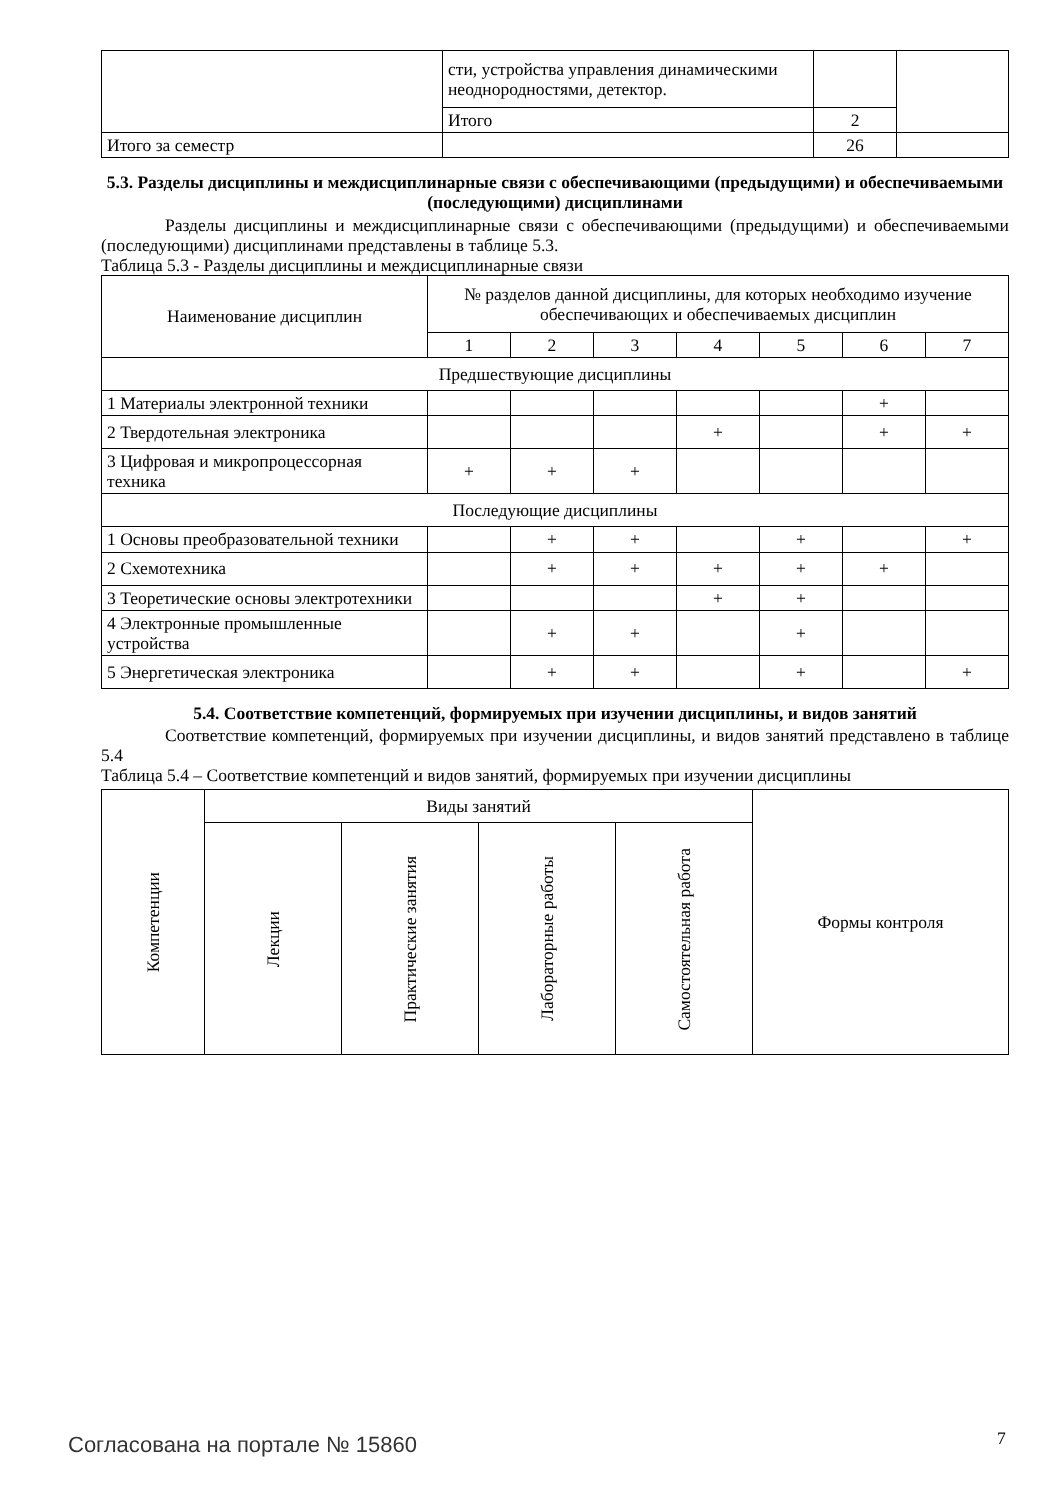| | сти, устройства управления динамическими неоднородностями, детектор. | | |
| | Итого | 2 | |
| Итого за семестр | | 26 | |
5.3. Разделы дисциплины и междисциплинарные связи с обеспечивающими (предыдущими) и обеспечиваемыми (последующими) дисциплинами
Разделы дисциплины и междисциплинарные связи с обеспечивающими (предыдущими) и обеспечиваемыми (последующими) дисциплинами представлены в таблице 5.3.
Таблица 5.3 - Разделы дисциплины и междисциплинарные связи
| Наименование дисциплин | № разделов данной дисциплины, для которых необходимо изучение обеспечивающих и обеспечиваемых дисциплин | | | | | | |
| --- | --- | --- | --- | --- | --- | --- | --- |
| | 1 | 2 | 3 | 4 | 5 | 6 | 7 |
| Предшествующие дисциплины | | | | | | | |
| 1 Материалы электронной техники | | | | | | + | |
| 2 Твердотельная электроника | | | | + | | + | + |
| 3 Цифровая и микропроцессорная техника | + | + | + | | | | |
| Последующие дисциплины | | | | | | | |
| 1 Основы преобразовательной техники | | + | + | | + | | + |
| 2 Схемотехника | | + | + | + | + | + | |
| 3 Теоретические основы электротехники | | | | + | + | | |
| 4 Электронные промышленные устройства | | + | + | | + | | |
| 5 Энергетическая электроника | | + | + | | + | | + |
5.4. Соответствие компетенций, формируемых при изучении дисциплины, и видов занятий
Соответствие компетенций, формируемых при изучении дисциплины, и видов занятий представлено в таблице 5.4
Таблица 5.4 – Соответствие компетенций и видов занятий, формируемых при изучении дисциплины
| Компетенции | Виды занятий | | | | Формы контроля |
| --- | --- | --- | --- | --- | --- |
| | Лекции | Практические занятия | Лабораторные работы | Самостоятельная работа | |
Согласована на портале № 15860 7